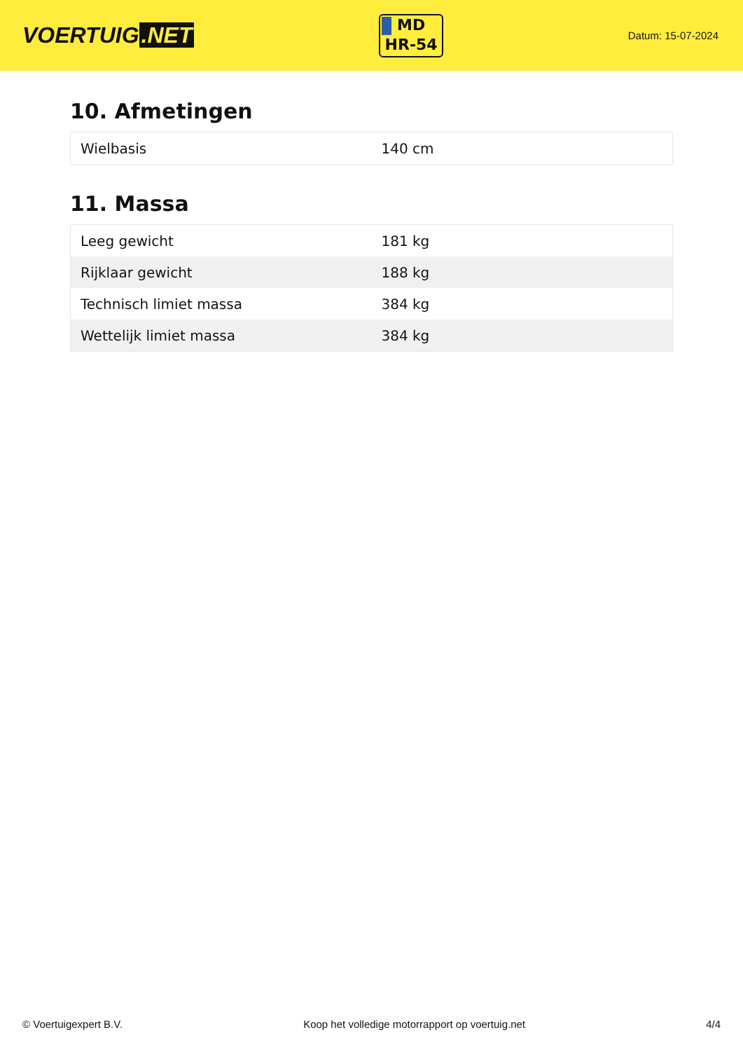VOERTUIG.NET
MD
HR-54
Datum: 15-07-2024
10. Afmetingen
| Wielbasis | 140 cm |
11. Massa
| Leeg gewicht | 181 kg |
| Rijklaar gewicht | 188 kg |
| Technisch limiet massa | 384 kg |
| Wettelijk limiet massa | 384 kg |
© Voertuigexpert B.V. Koop het volledige motorrapport op voertuig.net 4/4